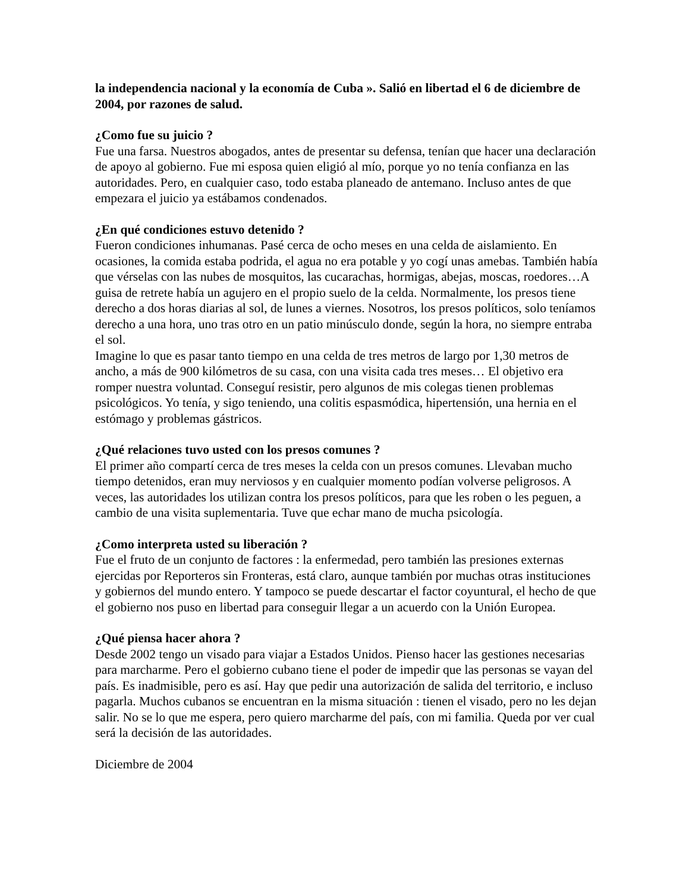la independencia nacional y la economía de Cuba ». Salió en libertad el 6 de diciembre de 2004, por razones de salud.
¿Como fue su juicio ?
Fue una farsa. Nuestros abogados, antes de presentar su defensa, tenían que hacer una declaración de apoyo al gobierno. Fue mi esposa quien eligió al mío, porque yo no tenía confianza en las autoridades. Pero, en cualquier caso, todo estaba planeado de antemano. Incluso antes de que empezara el juicio ya estábamos condenados.
¿En qué condiciones estuvo detenido ?
Fueron condiciones inhumanas. Pasé cerca de ocho meses en una celda de aislamiento. En ocasiones, la comida estaba podrida, el agua no era potable y yo cogí unas amebas. También había que vérselas con las nubes de mosquitos, las cucarachas, hormigas, abejas, moscas, roedores…A guisa de retrete había un agujero en el propio suelo de la celda. Normalmente, los presos tiene derecho a dos horas diarias al sol, de lunes a viernes. Nosotros, los presos políticos, solo teníamos derecho a una hora, uno tras otro en un patio minúsculo donde, según la hora, no siempre entraba el sol.
Imagine lo que es pasar tanto tiempo en una celda de tres metros de largo por 1,30 metros de ancho, a más de 900 kilómetros de su casa, con una visita cada tres meses… El objetivo era romper nuestra voluntad. Conseguí resistir, pero algunos de mis colegas tienen problemas psicológicos. Yo tenía, y sigo teniendo, una colitis espasmódica, hipertensión, una hernia en el estómago y problemas gástricos.
¿Qué relaciones tuvo usted con los presos comunes ?
El primer año compartí cerca de tres meses la celda con un presos comunes. Llevaban mucho tiempo detenidos, eran muy nerviosos y en cualquier momento podían volverse peligrosos. A veces, las autoridades los utilizan contra los presos políticos, para que les roben o les peguen, a cambio de una visita suplementaria. Tuve que echar mano de mucha psicología.
¿Como interpreta usted su liberación ?
Fue el fruto de un conjunto de factores : la enfermedad, pero también las presiones externas ejercidas por Reporteros sin Fronteras, está claro, aunque también por muchas otras instituciones y gobiernos del mundo entero. Y tampoco se puede descartar el factor coyuntural, el hecho de que el gobierno nos puso en libertad para conseguir llegar a un acuerdo con la Unión Europea.
¿Qué piensa hacer ahora ?
Desde 2002 tengo un visado para viajar a Estados Unidos. Pienso hacer las gestiones necesarias para marcharme. Pero el gobierno cubano tiene el poder de impedir que las personas se vayan del país. Es inadmisible, pero es así. Hay que pedir una autorización de salida del territorio, e incluso pagarla. Muchos cubanos se encuentran en la misma situación : tienen el visado, pero no les dejan salir. No se lo que me espera, pero quiero marcharme del país, con mi familia. Queda por ver cual será la decisión de las autoridades.
Diciembre de 2004